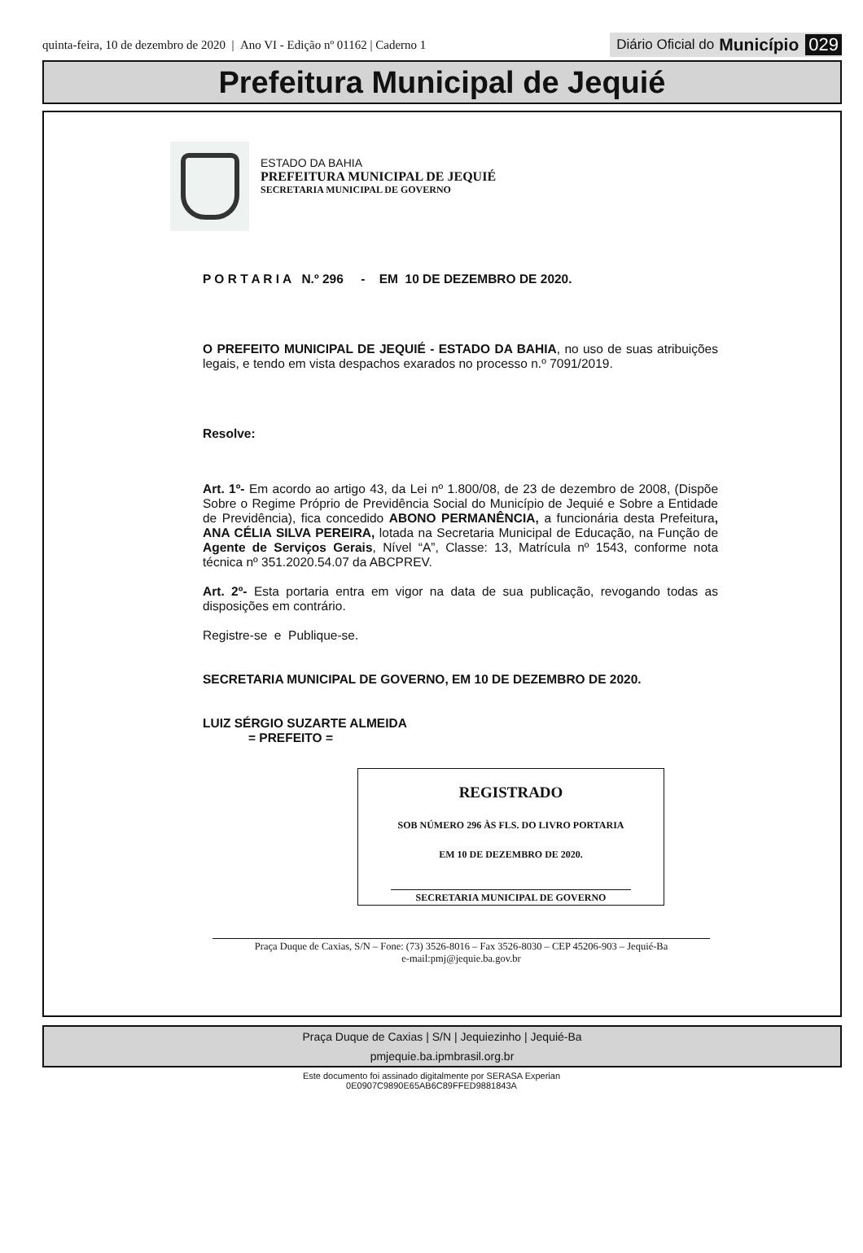quinta-feira, 10 de dezembro de 2020 | Ano VI - Edição nº 01162 | Caderno 1
Diário Oficial do Município 029
Prefeitura Municipal de Jequié
ESTADO DA BAHIA
PREFEITURA MUNICIPAL DE JEQUIÉ
SECRETARIA MUNICIPAL DE GOVERNO
P O R T A R I A N.º 296 - EM 10 DE DEZEMBRO DE 2020.
O PREFEITO MUNICIPAL DE JEQUIÉ - ESTADO DA BAHIA, no uso de suas atribuições legais, e tendo em vista despachos exarados no processo n.º 7091/2019.
Resolve:
Art. 1º- Em acordo ao artigo 43, da Lei nº 1.800/08, de 23 de dezembro de 2008, (Dispõe Sobre o Regime Próprio de Previdência Social do Município de Jequié e Sobre a Entidade de Previdência), fica concedido ABONO PERMANÊNCIA, a funcionária desta Prefeitura, ANA CÉLIA SILVA PEREIRA, lotada na Secretaria Municipal de Educação, na Função de Agente de Serviços Gerais, Nível “A”, Classe: 13, Matrícula nº 1543, conforme nota técnica nº 351.2020.54.07 da ABCPREV.
Art. 2º- Esta portaria entra em vigor na data de sua publicação, revogando todas as disposições em contrário.
Registre-se e Publique-se.
SECRETARIA MUNICIPAL DE GOVERNO, EM 10 DE DEZEMBRO DE 2020.
LUIZ SÉRGIO SUZARTE ALMEIDA
= PREFEITO =
REGISTRADO
SOB NÚMERO 296 ÀS FLS. DO LIVRO PORTARIA
EM 10 DE DEZEMBRO DE 2020.
SECRETARIA MUNICIPAL DE GOVERNO
Praça Duque de Caxias, S/N – Fone: (73) 3526-8016 – Fax 3526-8030 – CEP 45206-903 – Jequié-Ba
e-mail:pmj@jequie.ba.gov.br
Praça Duque de Caxias | S/N | Jequiezinho | Jequié-Ba
pmjequie.ba.ipmbrasil.org.br
Este documento foi assinado digitalmente por SERASA Experian
0E0907C9890E65AB6C89FFED9881843A